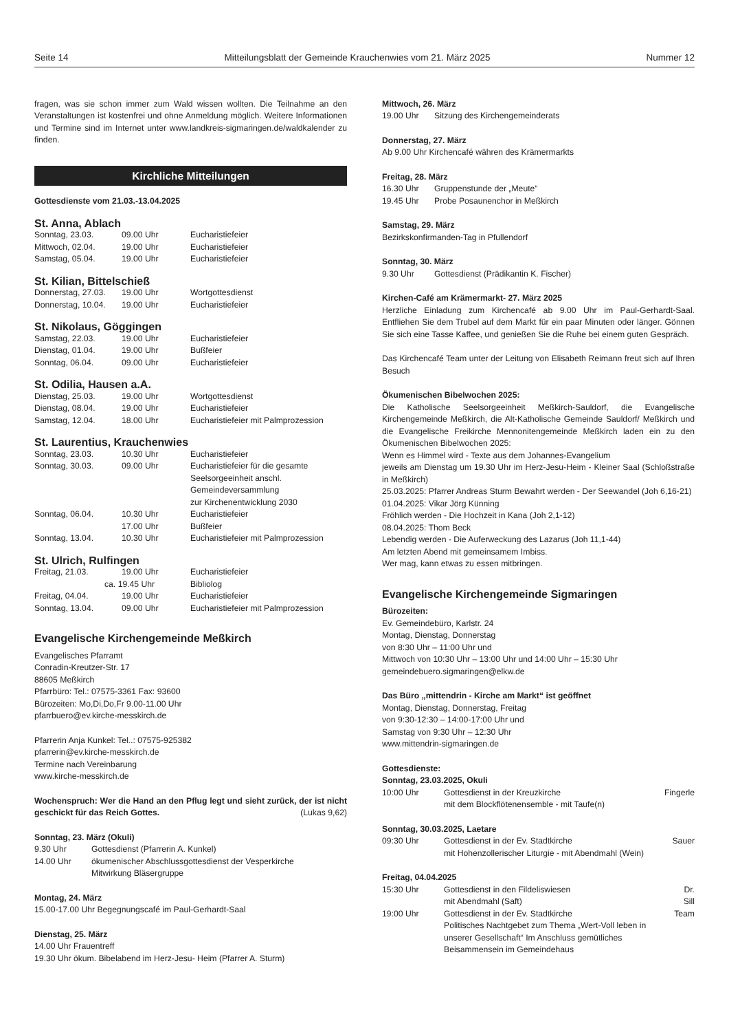Seite 14 Mitteilungsblatt der Gemeinde Krauchenwies vom 21. März 2025 Nummer 12
fragen, was sie schon immer zum Wald wissen wollten. Die Teilnahme an den Veranstaltungen ist kostenfrei und ohne Anmeldung möglich. Weitere Informationen und Termine sind im Internet unter www.landkreis-sigmaringen.de/waldkalender zu finden.
Kirchliche Mitteilungen
Gottesdienste vom 21.03.-13.04.2025
St. Anna, Ablach
| Sonntag, 23.03. | 09.00 Uhr | Eucharistiefeier |
| Mittwoch, 02.04. | 19.00 Uhr | Eucharistiefeier |
| Samstag, 05.04. | 19.00 Uhr | Eucharistiefeier |
St. Kilian, Bittelschieß
| Donnerstag, 27.03. | 19.00 Uhr | Wortgottesdienst |
| Donnerstag, 10.04. | 19.00 Uhr | Eucharistiefeier |
St. Nikolaus, Göggingen
| Samstag, 22.03. | 19.00 Uhr | Eucharistiefeier |
| Dienstag, 01.04. | 19.00 Uhr | Bußfeier |
| Sonntag, 06.04. | 09.00 Uhr | Eucharistiefeier |
St. Odilia, Hausen a.A.
| Dienstag, 25.03. | 19.00 Uhr | Wortgottesdienst |
| Dienstag, 08.04. | 19.00 Uhr | Eucharistiefeier |
| Samstag, 12.04. | 18.00 Uhr | Eucharistiefeier mit Palmprozession |
St. Laurentius, Krauchenwies
| Sonntag, 23.03. | 10.30 Uhr | Eucharistiefeier |
| Sonntag, 30.03. | 09.00 Uhr | Eucharistiefeier für die gesamte Seelsorgeeinheit anschl. Gemeindeversammlung zur Kirchenentwicklung 2030 |
| Sonntag, 06.04. | 10.30 Uhr | Eucharistiefeier |
| | 17.00 Uhr | Bußfeier |
| Sonntag, 13.04. | 10.30 Uhr | Eucharistiefeier mit Palmprozession |
St. Ulrich, Rulfingen
| Freitag, 21.03. | 19.00 Uhr | Eucharistiefeier |
| | ca. 19.45 Uhr | Bibliolog |
| Freitag, 04.04. | 19.00 Uhr | Eucharistiefeier |
| Sonntag, 13.04. | 09.00 Uhr | Eucharistiefeier mit Palmprozession |
Evangelische Kirchengemeinde Meßkirch
Evangelisches Pfarramt
Conradin-Kreutzer-Str. 17
88605 Meßkirch
Pfarrbüro: Tel.: 07575-3361 Fax: 93600
Bürozeiten: Mo,Di,Do,Fr 9.00-11.00 Uhr
pfarrbuero@ev.kirche-messkirch.de
Pfarrerin Anja Kunkel: Tel..: 07575-925382
pfarrerin@ev.kirche-messkirch.de
Termine nach Vereinbarung
www.kirche-messkirch.de
Wochenspruch: Wer die Hand an den Pflug legt und sieht zurück, der ist nicht geschickt für das Reich Gottes. (Lukas 9,62)
Sonntag, 23. März (Okuli)
| 9.30 Uhr | Gottesdienst (Pfarrerin A. Kunkel) |
| 14.00 Uhr | ökumenischer Abschlussgottesdienst der Vesperkirche Mitwirkung Bläsergruppe |
Montag, 24. März
15.00-17.00 Uhr Begegnungscafé im Paul-Gerhardt-Saal
Dienstag, 25. März
14.00 Uhr Frauentreff
19.30 Uhr ökum. Bibelabend im Herz-Jesu- Heim (Pfarrer A. Sturm)
Mittwoch, 26. März
| 19.00 Uhr | Sitzung des Kirchengemeinderats |
Donnerstag, 27. März
Ab 9.00 Uhr Kirchencafé währen des Krämermarkts
Freitag, 28. März
| 16.30 Uhr | Gruppenstunde der „Meute“ |
| 19.45 Uhr | Probe Posaunenchor in Meßkirch |
Samstag, 29. März
Bezirkskonfirmanden-Tag in Pfullendorf
Sonntag, 30. März
| 9.30 Uhr | Gottesdienst (Prädikantin K. Fischer) |
Kirchen-Café am Krämermarkt- 27. März 2025
Herzliche Einladung zum Kirchencafé ab 9.00 Uhr im Paul-Gerhardt-Saal. Entfliehen Sie dem Trubel auf dem Markt für ein paar Minuten oder länger. Gönnen Sie sich eine Tasse Kaffee, und genießen Sie die Ruhe bei einem guten Gespräch.
Das Kirchencafé Team unter der Leitung von Elisabeth Reimann freut sich auf Ihren Besuch
Ökumenischen Bibelwochen 2025:
Die Katholische Seelsorgeeinheit Meßkirch-Sauldorf, die Evangelische Kirchengemeinde Meßkirch, die Alt-Katholische Gemeinde Sauldorf/ Meßkirch und die Evangelische Freikirche Mennonitengemeinde Meßkirch laden ein zu den Ökumenischen Bibelwochen 2025:
Wenn es Himmel wird - Texte aus dem Johannes-Evangelium
jeweils am Dienstag um 19.30 Uhr im Herz-Jesu-Heim - Kleiner Saal (Schloßstraße in Meßkirch)
25.03.2025: Pfarrer Andreas Sturm Bewahrt werden - Der Seewandel (Joh 6,16-21)
01.04.2025: Vikar Jörg Künning
Fröhlich werden - Die Hochzeit in Kana (Joh 2,1-12)
08.04.2025: Thom Beck
Lebendig werden - Die Auferweckung des Lazarus (Joh 11,1-44)
Am letzten Abend mit gemeinsamem Imbiss.
Wer mag, kann etwas zu essen mitbringen.
Evangelische Kirchengemeinde Sigmaringen
Bürozeiten:
Ev. Gemeindebüro, Karlstr. 24
Montag, Dienstag, Donnerstag
von 8:30 Uhr – 11:00 Uhr und
Mittwoch von 10:30 Uhr – 13:00 Uhr und 14:00 Uhr – 15:30 Uhr
gemeindebuero.sigmaringen@elkw.de
Das Büro „mittendrin - Kirche am Markt“ ist geöffnet
Montag, Dienstag, Donnerstag, Freitag
von 9:30-12:30 – 14:00-17:00 Uhr und
Samstag von 9:30 Uhr – 12:30 Uhr
www.mittendrin-sigmaringen.de
Gottesdienste:
Sonntag, 23.03.2025, Okuli
| 10:00 Uhr | Gottesdienst in der Kreuzkirche mit dem Blockflötenensemble - mit Taufe(n) | Fingerle |
Sonntag, 30.03.2025, Laetare
| 09:30 Uhr | Gottesdienst in der Ev. Stadtkirche mit Hohenzollerischer Liturgie - mit Abendmahl (Wein) | Sauer |
Freitag, 04.04.2025
| 15:30 Uhr | Gottesdienst in den Fildeliswiesen mit Abendmahl (Saft) | Dr. Sill |
| 19:00 Uhr | Gottesdienst in der Ev. Stadtkirche Politisches Nachtgebet zum Thema „Wert-Voll leben in unserer Gesellschaft“ Im Anschluss gemütliches Beisammensein im Gemeindehaus | Team |